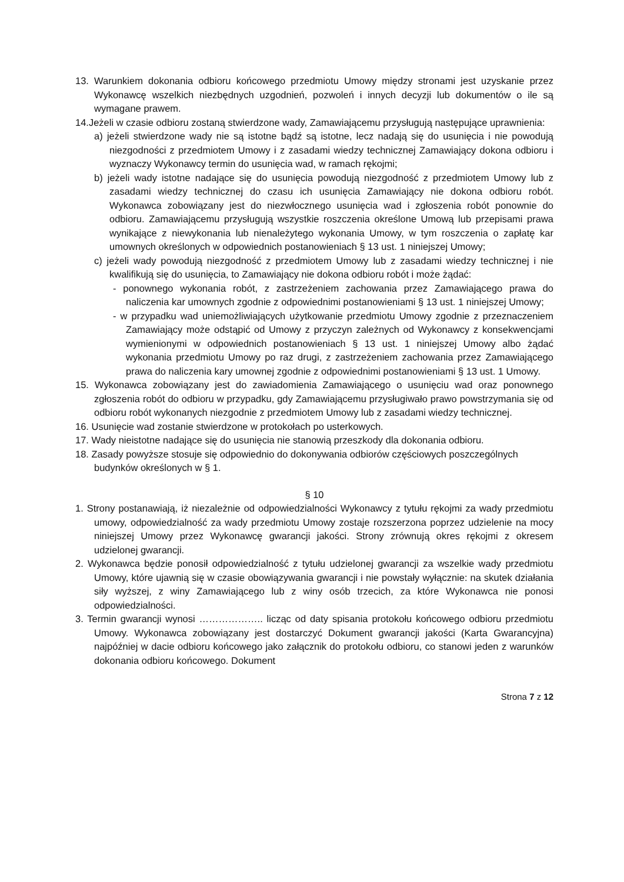13. Warunkiem dokonania odbioru końcowego przedmiotu Umowy między stronami jest uzyskanie przez Wykonawcę wszelkich niezbędnych uzgodnień, pozwoleń i innych decyzji lub dokumentów o ile są wymagane prawem.
14.Jeżeli w czasie odbioru zostaną stwierdzone wady, Zamawiającemu przysługują następujące uprawnienia:
a) jeżeli stwierdzone wady nie są istotne bądź są istotne, lecz nadają się do usunięcia i nie powodują niezgodności z przedmiotem Umowy i z zasadami wiedzy technicznej Zamawiający dokona odbioru i wyznaczy Wykonawcy termin do usunięcia wad, w ramach rękojmi;
b) jeżeli wady istotne nadające się do usunięcia powodują niezgodność z przedmiotem Umowy lub z zasadami wiedzy technicznej do czasu ich usunięcia Zamawiający nie dokona odbioru robót. Wykonawca zobowiązany jest do niezwłocznego usunięcia wad i zgłoszenia robót ponownie do odbioru. Zamawiającemu przysługują wszystkie roszczenia określone Umową lub przepisami prawa wynikające z niewykonania lub nienależytego wykonania Umowy, w tym roszczenia o zapłatę kar umownych określonych w odpowiednich postanowieniach § 13 ust. 1 niniejszej Umowy;
c) jeżeli wady powodują niezgodność z przedmiotem Umowy lub z zasadami wiedzy technicznej i nie kwalifikują się do usunięcia, to Zamawiający nie dokona odbioru robót i może żądać:
- ponownego wykonania robót, z zastrzeżeniem zachowania przez Zamawiającego prawa do naliczenia kar umownych zgodnie z odpowiednimi postanowieniami § 13 ust. 1 niniejszej Umowy;
- w przypadku wad uniemożliwiających użytkowanie przedmiotu Umowy zgodnie z przeznaczeniem Zamawiający może odstąpić od Umowy z przyczyn zależnych od Wykonawcy z konsekwencjami wymienionymi w odpowiednich postanowieniach § 13 ust. 1 niniejszej Umowy albo żądać wykonania przedmiotu Umowy po raz drugi, z zastrzeżeniem zachowania przez Zamawiającego prawa do naliczenia kary umownej zgodnie z odpowiednimi postanowieniami § 13 ust. 1 Umowy.
15. Wykonawca zobowiązany jest do zawiadomienia Zamawiającego o usunięciu wad oraz ponownego zgłoszenia robót do odbioru w przypadku, gdy Zamawiającemu przysługiwało prawo powstrzymania się od odbioru robót wykonanych niezgodnie z przedmiotem Umowy lub z zasadami wiedzy technicznej.
16. Usunięcie wad zostanie stwierdzone w protokołach po usterkowych.
17. Wady nieistotne nadające się do usunięcia nie stanowią przeszkody dla dokonania odbioru.
18. Zasady powyższe stosuje się odpowiednio do dokonywania odbiorów częściowych poszczególnych budynków określonych w § 1.
§ 10
1. Strony postanawiają, iż niezależnie od odpowiedzialności Wykonawcy z tytułu rękojmi za wady przedmiotu umowy, odpowiedzialność za wady przedmiotu Umowy zostaje rozszerzona poprzez udzielenie na mocy niniejszej Umowy przez Wykonawcę gwarancji jakości. Strony zrównują okres rękojmi z okresem udzielonej gwarancji.
2. Wykonawca będzie ponosił odpowiedzialność z tytułu udzielonej gwarancji za wszelkie wady przedmiotu Umowy, które ujawnią się w czasie obowiązywania gwarancji i nie powstały wyłącznie: na skutek działania siły wyższej, z winy Zamawiającego lub z winy osób trzecich, za które Wykonawca nie ponosi odpowiedzialności.
3. Termin gwarancji wynosi ……………….. licząc od daty spisania protokołu końcowego odbioru przedmiotu Umowy. Wykonawca zobowiązany jest dostarczyć Dokument gwarancji jakości (Karta Gwarancyjna) najpóźniej w dacie odbioru końcowego jako załącznik do protokołu odbioru, co stanowi jeden z warunków dokonania odbioru końcowego. Dokument
Strona 7 z 12